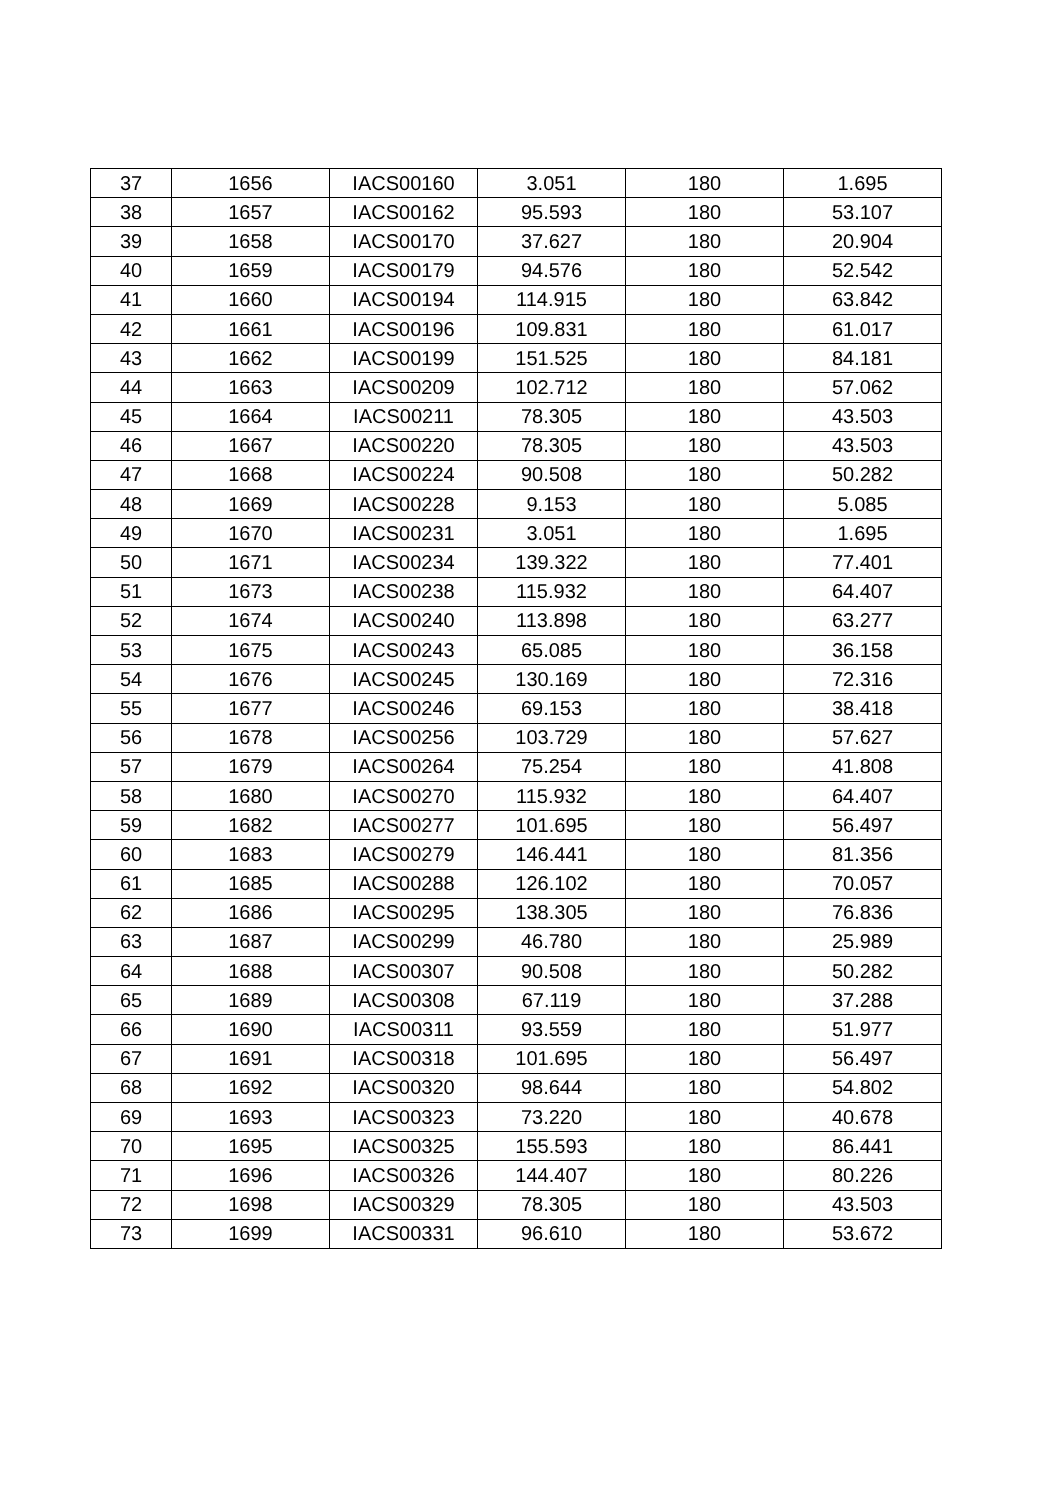| 37 | 1656 | IACS00160 | 3.051 | 180 | 1.695 |
| 38 | 1657 | IACS00162 | 95.593 | 180 | 53.107 |
| 39 | 1658 | IACS00170 | 37.627 | 180 | 20.904 |
| 40 | 1659 | IACS00179 | 94.576 | 180 | 52.542 |
| 41 | 1660 | IACS00194 | 114.915 | 180 | 63.842 |
| 42 | 1661 | IACS00196 | 109.831 | 180 | 61.017 |
| 43 | 1662 | IACS00199 | 151.525 | 180 | 84.181 |
| 44 | 1663 | IACS00209 | 102.712 | 180 | 57.062 |
| 45 | 1664 | IACS00211 | 78.305 | 180 | 43.503 |
| 46 | 1667 | IACS00220 | 78.305 | 180 | 43.503 |
| 47 | 1668 | IACS00224 | 90.508 | 180 | 50.282 |
| 48 | 1669 | IACS00228 | 9.153 | 180 | 5.085 |
| 49 | 1670 | IACS00231 | 3.051 | 180 | 1.695 |
| 50 | 1671 | IACS00234 | 139.322 | 180 | 77.401 |
| 51 | 1673 | IACS00238 | 115.932 | 180 | 64.407 |
| 52 | 1674 | IACS00240 | 113.898 | 180 | 63.277 |
| 53 | 1675 | IACS00243 | 65.085 | 180 | 36.158 |
| 54 | 1676 | IACS00245 | 130.169 | 180 | 72.316 |
| 55 | 1677 | IACS00246 | 69.153 | 180 | 38.418 |
| 56 | 1678 | IACS00256 | 103.729 | 180 | 57.627 |
| 57 | 1679 | IACS00264 | 75.254 | 180 | 41.808 |
| 58 | 1680 | IACS00270 | 115.932 | 180 | 64.407 |
| 59 | 1682 | IACS00277 | 101.695 | 180 | 56.497 |
| 60 | 1683 | IACS00279 | 146.441 | 180 | 81.356 |
| 61 | 1685 | IACS00288 | 126.102 | 180 | 70.057 |
| 62 | 1686 | IACS00295 | 138.305 | 180 | 76.836 |
| 63 | 1687 | IACS00299 | 46.780 | 180 | 25.989 |
| 64 | 1688 | IACS00307 | 90.508 | 180 | 50.282 |
| 65 | 1689 | IACS00308 | 67.119 | 180 | 37.288 |
| 66 | 1690 | IACS00311 | 93.559 | 180 | 51.977 |
| 67 | 1691 | IACS00318 | 101.695 | 180 | 56.497 |
| 68 | 1692 | IACS00320 | 98.644 | 180 | 54.802 |
| 69 | 1693 | IACS00323 | 73.220 | 180 | 40.678 |
| 70 | 1695 | IACS00325 | 155.593 | 180 | 86.441 |
| 71 | 1696 | IACS00326 | 144.407 | 180 | 80.226 |
| 72 | 1698 | IACS00329 | 78.305 | 180 | 43.503 |
| 73 | 1699 | IACS00331 | 96.610 | 180 | 53.672 |